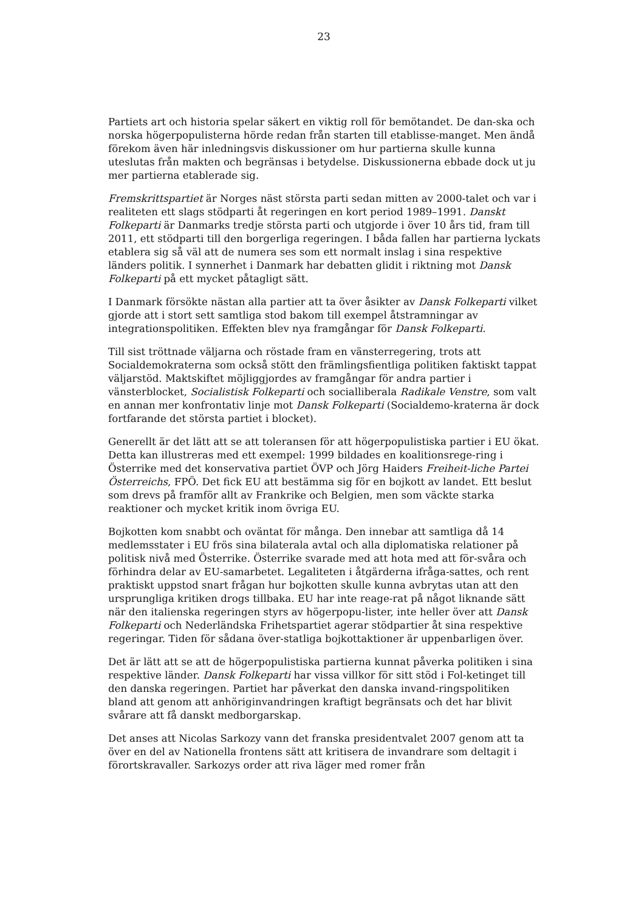23
Partiets art och historia spelar säkert en viktig roll för bemötandet. De dan-ska och norska högerpopulisterna hörde redan från starten till etablisse-manget. Men ändå förekom även här inledningsvis diskussioner om hur partierna skulle kunna uteslutas från makten och begränsas i betydelse. Diskussionerna ebbade dock ut ju mer partierna etablerade sig.
Fremskrittspartiet är Norges näst största parti sedan mitten av 2000-talet och var i realiteten ett slags stödparti åt regeringen en kort period 1989–1991. Danskt Folkeparti är Danmarks tredje största parti och utgjorde i över 10 års tid, fram till 2011, ett stödparti till den borgerliga regeringen. I båda fallen har partierna lyckats etablera sig så väl att de numera ses som ett normalt inslag i sina respektive länders politik. I synnerhet i Danmark har debatten glidit i riktning mot Dansk Folkeparti på ett mycket påtagligt sätt.
I Danmark försökte nästan alla partier att ta över åsikter av Dansk Folkeparti vilket gjorde att i stort sett samtliga stod bakom till exempel åtstramningar av integrationspolitiken. Effekten blev nya framgångar för Dansk Folkeparti.
Till sist tröttnade väljarna och röstade fram en vänsterregering, trots att Socialdemokraterna som också stött den främlingsfientliga politiken faktiskt tappat väljarstöd. Maktskiftet möjliggjordes av framgångar för andra partier i vänsterblocket, Socialistisk Folkeparti och socialliberala Radikale Venstre, som valt en annan mer konfrontativ linje mot Dansk Folkeparti (Socialdemo-kraterna är dock fortfarande det största partiet i blocket).
Generellt är det lätt att se att toleransen för att högerpopulistiska partier i EU ökat. Detta kan illustreras med ett exempel: 1999 bildades en koalitionsrege-ring i Österrike med det konservativa partiet ÖVP och Jörg Haiders Freiheit-liche Partei Österreichs, FPÖ. Det fick EU att bestämma sig för en bojkott av landet. Ett beslut som drevs på framför allt av Frankrike och Belgien, men som väckte starka reaktioner och mycket kritik inom övriga EU.
Bojkotten kom snabbt och oväntat för många. Den innebar att samtliga då 14 medlemsstater i EU frös sina bilaterala avtal och alla diplomatiska relationer på politisk nivå med Österrike. Österrike svarade med att hota med att för-svåra och förhindra delar av EU-samarbetet. Legaliteten i åtgärderna ifråga-sattes, och rent praktiskt uppstod snart frågan hur bojkotten skulle kunna avbrytas utan att den ursprungliga kritiken drogs tillbaka. EU har inte reage-rat på något liknande sätt när den italienska regeringen styrs av högerpopu-lister, inte heller över att Dansk Folkeparti och Nederländska Frihetspartiet agerar stödpartier åt sina respektive regeringar. Tiden för sådana över-statliga bojkottaktioner är uppenbarligen över.
Det är lätt att se att de högerpopulistiska partierna kunnat påverka politiken i sina respektive länder. Dansk Folkeparti har vissa villkor för sitt stöd i Fol-ketinget till den danska regeringen. Partiet har påverkat den danska invand-ringspolitiken bland att genom att anhöriginvandringen kraftigt begränsats och det har blivit svårare att få danskt medborgarskap.
Det anses att Nicolas Sarkozy vann det franska presidentvalet 2007 genom att ta över en del av Nationella frontens sätt att kritisera de invandrare som deltagit i förortskravaller. Sarkozys order att riva läger med romer från